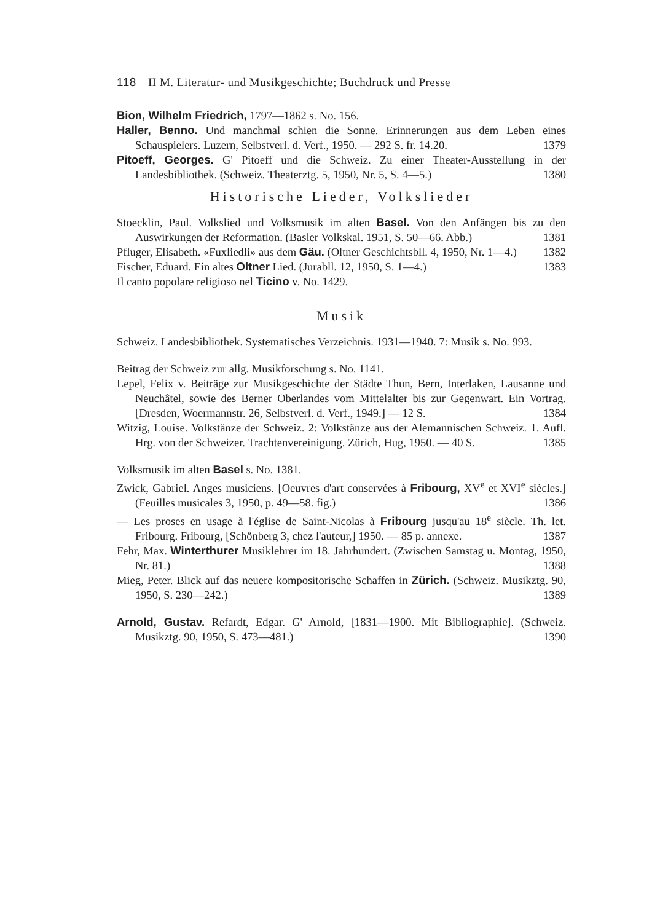118 II M. Literatur- und Musikgeschichte; Buchdruck und Presse
Bion, Wilhelm Friedrich, 1797—1862 s. No. 156.
Haller, Benno. Und manchmal schien die Sonne. Erinnerungen aus dem Leben eines Schauspielers. Luzern, Selbstverl. d. Verf., 1950. — 292 S. fr. 14.20. 1379
Pitoeff, Georges. G' Pitoeff und die Schweiz. Zu einer Theater-Ausstellung in der Landesbibliothek. (Schweiz. Theaterztg. 5, 1950, Nr. 5, S. 4—5.) 1380
Historische Lieder, Volkslieder
Stoecklin, Paul. Volkslied und Volksmusik im alten Basel. Von den Anfängen bis zu den Auswirkungen der Reformation. (Basler Volkskal. 1951, S. 50—66. Abb.) 1381
Pfluger, Elisabeth. «Fuxliedli» aus dem Gäu. (Oltner Geschichtsbll. 4, 1950, Nr. 1—4.) 1382
Fischer, Eduard. Ein altes Oltner Lied. (Jurabll. 12, 1950, S. 1—4.) 1383
Il canto popolare religioso nel Ticino v. No. 1429.
Musik
Schweiz. Landesbibliothek. Systematisches Verzeichnis. 1931—1940. 7: Musik s. No. 993.
Beitrag der Schweiz zur allg. Musikforschung s. No. 1141.
Lepel, Felix v. Beiträge zur Musikgeschichte der Städte Thun, Bern, Interlaken, Lausanne und Neuchâtel, sowie des Berner Oberlandes vom Mittelalter bis zur Gegenwart. Ein Vortrag. [Dresden, Woermannstr. 26, Selbstverl. d. Verf., 1949.] — 12 S. 1384
Witzig, Louise. Volkstänze der Schweiz. 2: Volkstänze aus der Alemannischen Schweiz. 1. Aufl. Hrg. von der Schweizer. Trachtenvereinigung. Zürich, Hug, 1950. — 40 S. 1385
Volksmusik im alten Basel s. No. 1381.
Zwick, Gabriel. Anges musiciens. [Oeuvres d'art conservées à Fribourg, XV<sup>e</sup> et XVI<sup>e</sup> siècles.] (Feuilles musicales 3, 1950, p. 49—58. fig.) 1386
— Les proses en usage à l'église de Saint-Nicolas à Fribourg jusqu'au 18<sup>e</sup> siècle. Th. let. Fribourg. Fribourg, [Schönberg 3, chez l'auteur,] 1950. — 85 p. annexe. 1387
Fehr, Max. Winterthurer Musiklehrer im 18. Jahrhundert. (Zwischen Samstag u. Montag, 1950, Nr. 81.) 1388
Mieg, Peter. Blick auf das neuere kompositorische Schaffen in Zürich. (Schweiz. Musikztg. 90, 1950, S. 230—242.) 1389
Arnold, Gustav. Refardt, Edgar. G' Arnold, [1831—1900. Mit Bibliographie]. (Schweiz. Musikztg. 90, 1950, S. 473—481.) 1390